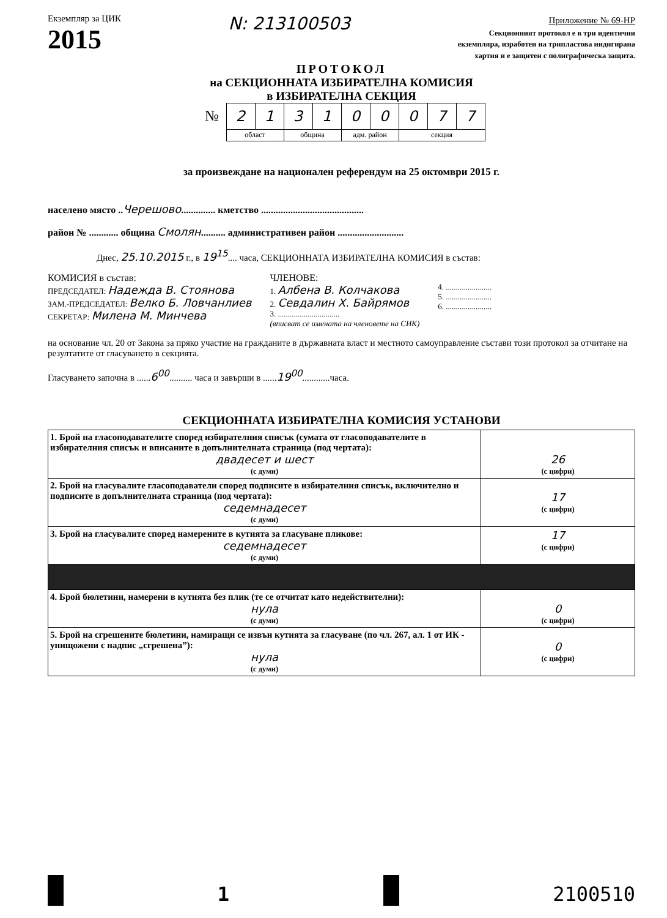Екземпляр за ЦИК
2015
N: 213100503
Приложение № 69-НР
Секционният протокол е в три идентични
екземпляра, изработен на трипластова индигирана
хартия и е защитен с полиграфическа защита.
ПРОТОКОЛ
на СЕКЦИОННАТА ИЗБИРАТЕЛНА КОМИСИЯ
в ИЗБИРАТЕЛНА СЕКЦИЯ
| № | 2 | 1 | 3 | 1 | 0 | 0 | 0 | 7 | 7 |
| | област | | община | | адм. район | | секция | | |
за произвеждане на национален референдум на 25 октомври 2015 г.
населено място ..Черешово.............. кметство ..........................................
район № ............ община Смолян.......... административен район ...........................
Днес, 25.10.2015 г., в 19<sup>15</sup>.... часа, СЕКЦИОННАТА ИЗБИРАТЕЛНА КОМИСИЯ в състав:
КОМИСИЯ в състав:
ПРЕДСЕДАТЕЛ: Надежда В. Стоянова
ЗАМ.-ПРЕДСЕДАТЕЛ: Велко Б. Ловчанлиев
СЕКРЕТАР: Милена М. Минчева
ЧЛЕНОВЕ:
1. Албена В. Колчакова
2. Севдалин Х. Байрямов
3. ...............................
(вписват се имената на членовете на СИК)
4. .......................
5. .......................
6. .......................
на основание чл. 20 от Закона за пряко участие на гражданите в държавната власт и местното самоуправление състави този протокол за отчитане на резултатите от гласуването в секцията.
Гласуването започна в ......6<sup>00</sup>.......... часа и завърши в ......19<sup>00</sup>............часа.
СЕКЦИОННАТА ИЗБИРАТЕЛНА КОМИСИЯ УСТАНОВИ
| 1. Брой на гласоподавателите според избирателния списък (сумата от гласоподавателите в избирателния списък и вписаните в допълнителната страница (под чертата): двадесет и шест (с думи) | 26 (с цифри) |
| 2. Брой на гласувалите гласоподаватели според подписите в избирателния списък, включително и подписите в допълнителната страница (под чертата): седемнадесет (с думи) | 17 (с цифри) |
| 3. Брой на гласувалите според намерените в кутията за гласуване пликове: седемнадесет (с думи) | 17 (с цифри) |
| 4. Брой бюлетини, намерени в кутията без плик (те се отчитат като недействителни): нула (с думи) | 0 (с цифри) |
| 5. Брой на сгрешените бюлетини, намиращи се извън кутията за гласуване (по чл. 267, ал. 1 от ИК - унищожени с надпис „сгрешена”): нула (с думи) | 0 (с цифри) |
1
2100510